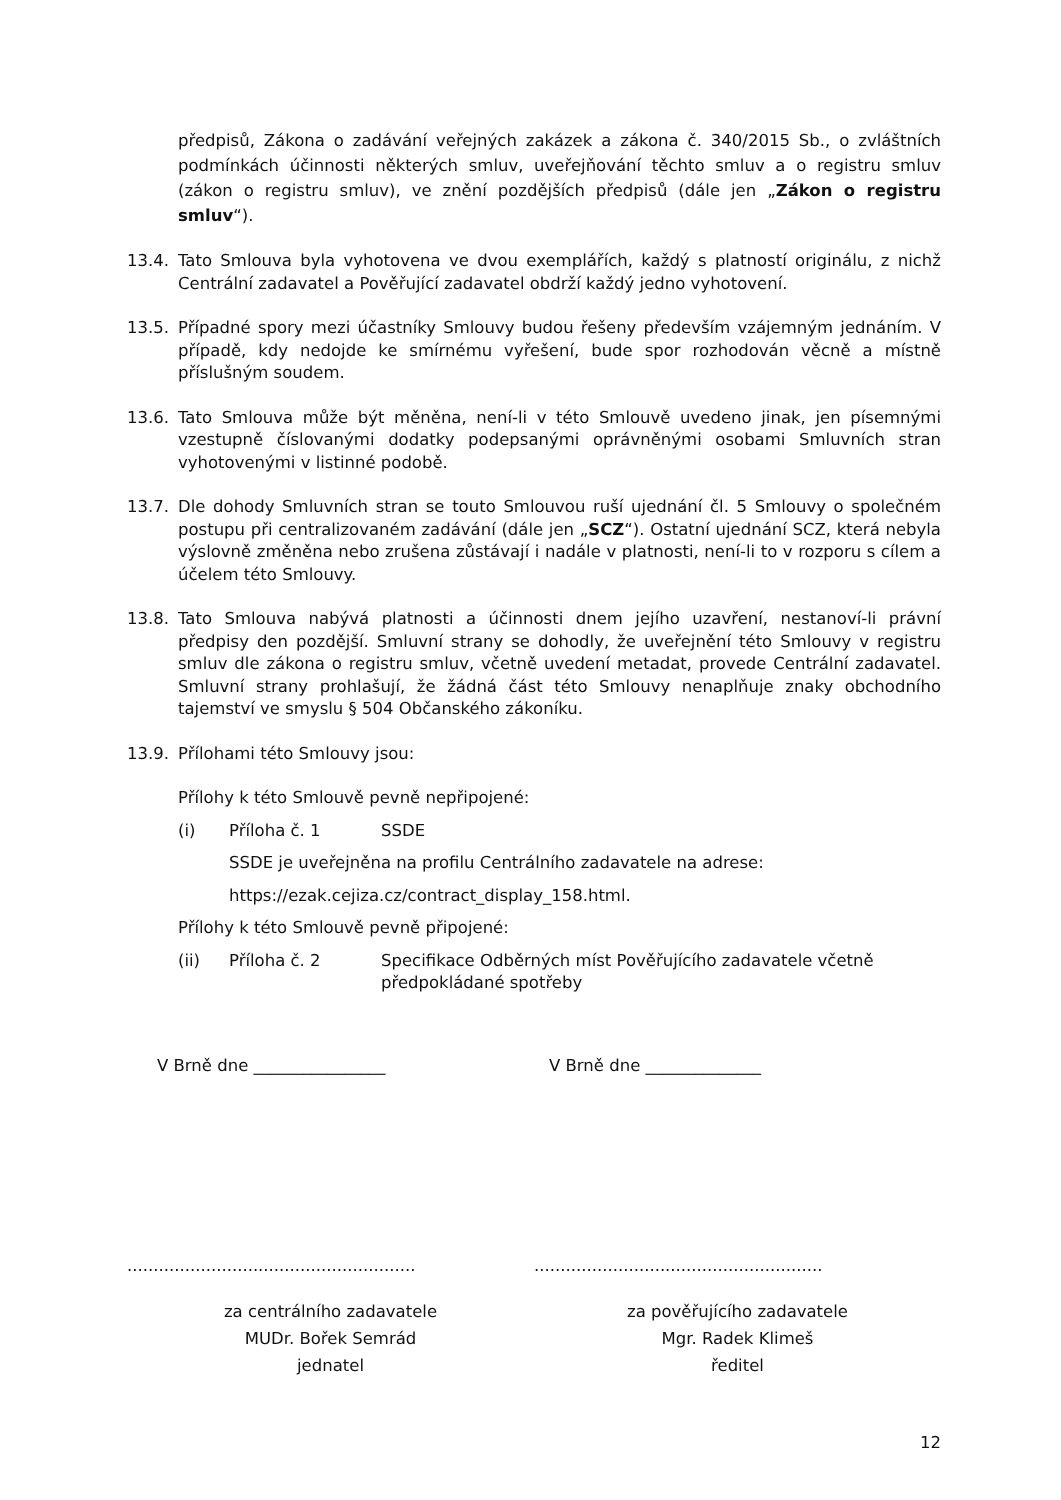předpisů, Zákona o zadávání veřejných zakázek a zákona č. 340/2015 Sb., o zvláštních podmínkách účinnosti některých smluv, uveřejňování těchto smluv a o registru smluv (zákon o registru smluv), ve znění pozdějších předpisů (dále jen „Zákon o registru smluv“).
13.4. Tato Smlouva byla vyhotovena ve dvou exemplářích, každý s platností originálu, z nichž Centrální zadavatel a Pověřující zadavatel obdrží každý jedno vyhotovení.
13.5. Případné spory mezi účastníky Smlouvy budou řešeny především vzájemným jednáním. V případě, kdy nedojde ke smírnému vyřešení, bude spor rozhodován věcně a místně příslušným soudem.
13.6. Tato Smlouva může být měněna, není-li v této Smlouvě uvedeno jinak, jen písemnými vzestupně číslovanými dodatky podepsanými oprávněnými osobami Smluvních stran vyhotovenými v listinné podobě.
13.7. Dle dohody Smluvních stran se touto Smlouvou ruší ujednání čl. 5 Smlouvy o společném postupu při centralizovaném zadávání (dále jen „SCZ“). Ostatní ujednání SCZ, která nebyla výslovně změněna nebo zrušena zůstávají i nadále v platnosti, není-li to v rozporu s cílem a účelem této Smlouvy.
13.8. Tato Smlouva nabývá platnosti a účinnosti dnem jejího uzavření, nestanoví-li právní předpisy den pozdější. Smluvní strany se dohodly, že uveřejnění této Smlouvy v registru smluv dle zákona o registru smluv, včetně uvedení metadat, provede Centrální zadavatel. Smluvní strany prohlašují, že žádná část této Smlouvy nenaplňuje znaky obchodního tajemství ve smyslu § 504 Občanského zákoníku.
13.9. Přílohami této Smlouvy jsou:
Přílohy k této Smlouvě pevně nepřipojené:
(i) Příloha č. 1 SSDE
SSDE je uveřejněna na profilu Centrálního zadavatele na adrese:
https://ezak.cejiza.cz/contract_display_158.html.
Přílohy k této Smlouvě pevně připojené:
(ii) Příloha č. 2 Specifikace Odběrných míst Pověřujícího zadavatele včetně předpokládané spotřeby
V Brně dne ________________ V Brně dne ______________
.......................................................
.......................................................
za centrálního zadavatele
MUDr. Bořek Semrád
jednatel
za pověřujícího zadavatele
Mgr. Radek Klimeš
ředitel
12